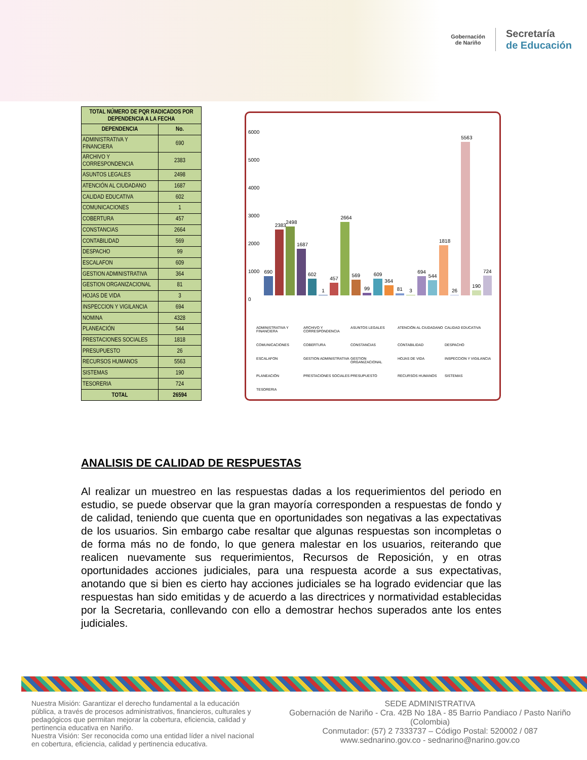Gobernación
de Nariño
Secretaría
de Educación
| TOTAL NÚMERO DE PQR RADICADOS POR DEPENDENCIA A LA FECHA | |
| --- | --- |
| DEPENDENCIA | No. |
| ADMINISTRATIVA Y FINANCIERA | 690 |
| ARCHIVO Y CORRESPONDENCIA | 2383 |
| ASUNTOS LEGALES | 2498 |
| ATENCIÓN AL CIUDADANO | 1687 |
| CALIDAD EDUCATIVA | 602 |
| COMUNICACIONES | 1 |
| COBERTURA | 457 |
| CONSTANCIAS | 2664 |
| CONTABILIDAD | 569 |
| DESPACHO | 99 |
| ESCALAFON | 609 |
| GESTION ADMINISTRATIVA | 364 |
| GESTION ORGANIZACIONAL | 81 |
| HOJAS DE VIDA | 3 |
| INSPECCION Y VIGILANCIA | 694 |
| NOMINA | 4328 |
| PLANEACIÓN | 544 |
| PRESTACIONES SOCIALES | 1818 |
| PRESUPUESTO | 26 |
| RECURSOS HUMANOS | 5563 |
| SISTEMAS | 190 |
| TESORERIA | 724 |
| TOTAL | 26594 |
6000
5000
4000
3000
2000
1000
0
690
2383
2498
1687
602
1
457
2664
569
99
609
364
81
3
694
544
1818
26
5563
190
724
ADMINISTRATIVA Y FINANCIERA ARCHIVO Y CORRESPONDENCIA ASUNTOS LEGALES ATENCIÓN AL CIUDADANO CALIDAD EDUCATIVA COMUNICACIONES COBERTURA CONSTANCIAS CONTABILIDAD DESPACHO ESCALAFON GESTION ADMINISTRATIVA GESTION ORGANIZACIONAL HOJAS DE VIDA INSPECCION Y VIGILANCIA PLANEACIÓN PRESTACIONES SOCIALES PRESUPUESTO RECURSOS HUMANOS SISTEMAS TESORERIA
ANALISIS DE CALIDAD DE RESPUESTAS
Al realizar un muestreo en las respuestas dadas a los requerimientos del periodo en estudio, se puede observar que la gran mayoría corresponden a respuestas de fondo y de calidad, teniendo que cuenta que en oportunidades son negativas a las expectativas de los usuarios. Sin embargo cabe resaltar que algunas respuestas son incompletas o de forma más no de fondo, lo que genera malestar en los usuarios, reiterando que realicen nuevamente sus requerimientos, Recursos de Reposición, y en otras oportunidades acciones judiciales, para una respuesta acorde a sus expectativas, anotando que si bien es cierto hay acciones judiciales se ha logrado evidenciar que las respuestas han sido emitidas y de acuerdo a las directrices y normatividad establecidas por la Secretaria, conllevando con ello a demostrar hechos superados ante los entes judiciales.
Nuestra Misión: Garantizar el derecho fundamental a la educación pública, a través de procesos administrativos, financieros, culturales y pedagógicos que permitan mejorar la cobertura, eficiencia, calidad y pertinencia educativa en Nariño.
Nuestra Visión: Ser reconocida como una entidad líder a nivel nacional en cobertura, eficiencia, calidad y pertinencia educativa.
SEDE ADMINISTRATIVA
Gobernación de Nariño - Cra. 42B No 18A - 85 Barrio Pandiaco / Pasto Nariño (Colombia)
Conmutador: (57) 2 7333737 – Código Postal: 520002 / 087
www.sednarino.gov.co - sednarino@narino.gov.co